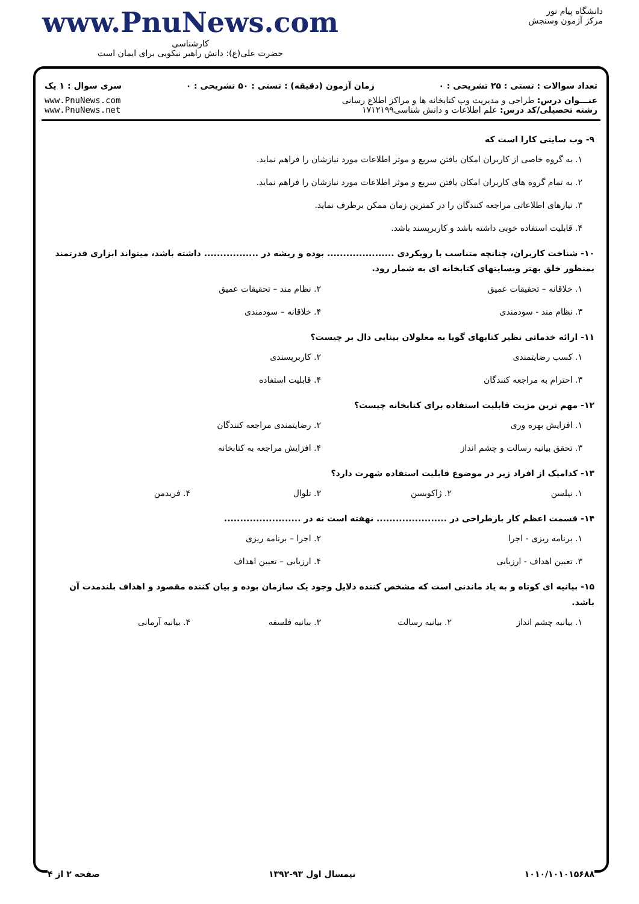www.PnuNews.com
کارشناسی
حضرت علی(ع): دانش راهبر نیکویی برای ایمان است
دانشگاه پیام نور
مرکز آزمون وسنجش
تعداد سوالات : تستی : ۲۵ تشریحی : ۰ زمان آزمون (دقیقه) : تستی : ۵۰ تشریحی : ۰ سری سوال : ۱ یک
عنـــوان درس: طراحی و مدیریت وب کتابخانه ها و مراکز اطلاع رسانی
رشته تحصیلی/کد درس: علم اطلاعات و دانش شناسی۱۷۱۲۱۹۹
www.PnuNews.com
www.PnuNews.net
۹- وب سایتی کارا است که
۱. به گروه خاصی از کاربران امکان یافتن سریع و موثر اطلاعات مورد نیازشان را فراهم نماید.
۲. به تمام گروه های کاربران امکان یافتن سریع و موثر اطلاعات مورد نیازشان را فراهم نماید.
۳. نیازهای اطلاعاتی مراجعه کنندگان را در کمترین زمان ممکن برطرف نماید.
۴. قابلیت استفاده خوبی داشته باشد و کاربرپسند باشد.
۱۰- شناخت کاربران، چنانچه متناسب با رویکردی ..................... بوده و ریشه در ................. داشته باشد، میتواند ابزاری قدرتمند بمنظور خلق بهتر وبسایتهای کتابخانه ای به شمار رود.
۱. خلاقانه – تحقیقات عمیق ۲. نظام مند – تحقیقات عمیق
۳. نظام مند - سودمندی ۴. خلاقانه – سودمندی
۱۱- ارائه خدماتی نظیر کتابهای گویا به معلولان بینایی دال بر چیست؟
۱. کسب رضایتمندی ۲. کاربرپسندی
۳. احترام به مراجعه کنندگان ۴. قابلیت استفاده
۱۲- مهم ترین مزیت قابلیت استفاده برای کتابخانه چیست؟
۱. افزایش بهره وری ۲. رضایتمندی مراجعه کنندگان
۳. تحقق بیانیه رسالت و چشم انداز
۴. افزایش مراجعه به کتابخانه
۱۳- کدامیک از افراد زیر در موضوع قابلیت استفاده شهرت دارد؟
۱. نیلسن ۲. ژاکوبسن ۳. تلوال ۴. فریدمن
۱۴- قسمت اعظم کار بازطراحی در ...................... نهفته است نه در ........................
۱. برنامه ریزی - اجرا ۲. اجرا – برنامه ریزی
۳. تعیین اهداف - ارزیابی ۴. ارزیابی – تعیین اهداف
۱۵- بیانیه ای کوتاه و به یاد ماندنی است که مشخص کننده دلایل وجود یک سازمان بوده و بیان کننده مقصود و اهداف بلندمدت آن باشد.
۱. بیانیه چشم انداز ۲. بیانیه رسالت ۳. بیانیه فلسفه ۴. بیانیه آرمانی
۱۰۱۰/۱۰۱۰۱۵۶۸۸ نیمسال اول ۹۳-۱۳۹۲ صفحه ۲ از ۴